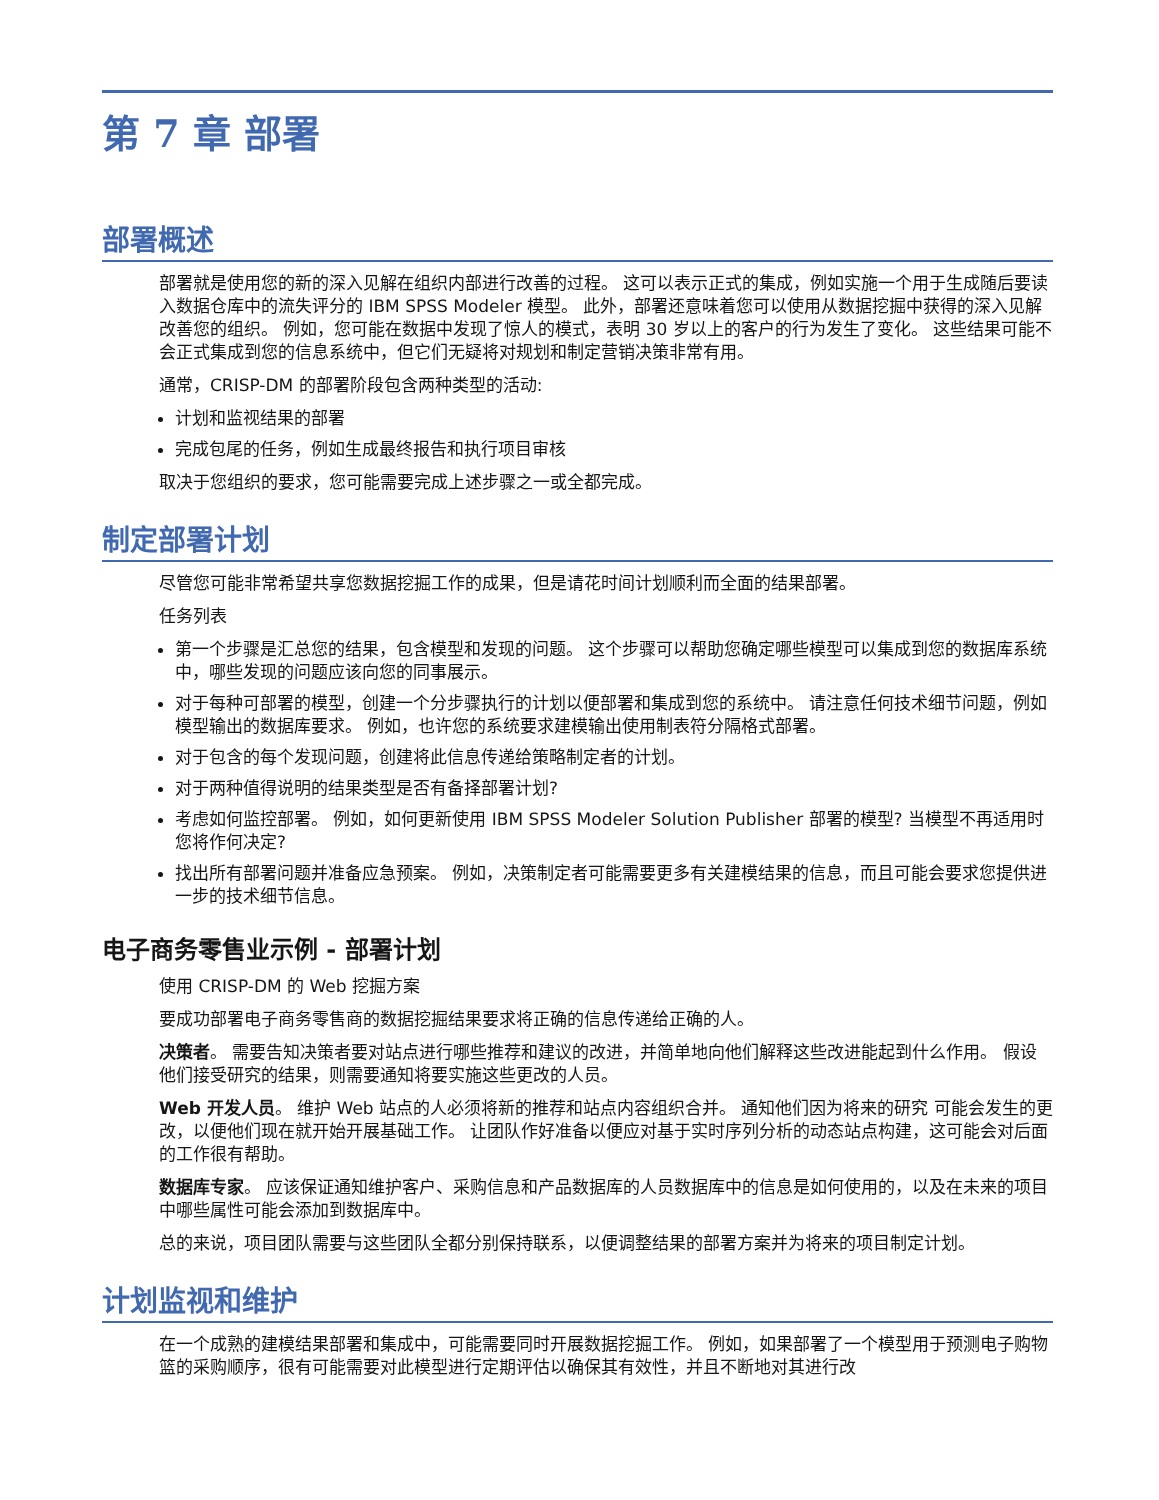第 7 章 部署
部署概述
部署就是使用您的新的深入见解在组织内部进行改善的过程。 这可以表示正式的集成，例如实施一个用于生成随后要读入数据仓库中的流失评分的 IBM SPSS Modeler 模型。 此外，部署还意味着您可以使用从数据挖掘中获得的深入见解改善您的组织。 例如，您可能在数据中发现了惊人的模式，表明 30 岁以上的客户的行为发生了变化。 这些结果可能不会正式集成到您的信息系统中，但它们无疑将对规划和制定营销决策非常有用。
通常，CRISP-DM 的部署阶段包含两种类型的活动:
计划和监视结果的部署
完成包尾的任务，例如生成最终报告和执行项目审核
取决于您组织的要求，您可能需要完成上述步骤之一或全都完成。
制定部署计划
尽管您可能非常希望共享您数据挖掘工作的成果，但是请花时间计划顺利而全面的结果部署。
任务列表
第一个步骤是汇总您的结果，包含模型和发现的问题。 这个步骤可以帮助您确定哪些模型可以集成到您的数据库系统中，哪些发现的问题应该向您的同事展示。
对于每种可部署的模型，创建一个分步骤执行的计划以便部署和集成到您的系统中。 请注意任何技术细节问题，例如模型输出的数据库要求。 例如，也许您的系统要求建模输出使用制表符分隔格式部署。
对于包含的每个发现问题，创建将此信息传递给策略制定者的计划。
对于两种值得说明的结果类型是否有备择部署计划?
考虑如何监控部署。 例如，如何更新使用 IBM SPSS Modeler Solution Publisher 部署的模型? 当模型不再适用时您将作何决定?
找出所有部署问题并准备应急预案。 例如，决策制定者可能需要更多有关建模结果的信息，而且可能会要求您提供进一步的技术细节信息。
电子商务零售业示例 - 部署计划
使用 CRISP-DM 的 Web 挖掘方案
要成功部署电子商务零售商的数据挖掘结果要求将正确的信息传递给正确的人。
决策者。 需要告知决策者要对站点进行哪些推荐和建议的改进，并简单地向他们解释这些改进能起到什么作用。 假设他们接受研究的结果，则需要通知将要实施这些更改的人员。
Web 开发人员。 维护 Web 站点的人必须将新的推荐和站点内容组织合并。 通知他们因为将来的研究 可能会发生的更改，以便他们现在就开始开展基础工作。 让团队作好准备以便应对基于实时序列分析的动态站点构建，这可能会对后面的工作很有帮助。
数据库专家。 应该保证通知维护客户、采购信息和产品数据库的人员数据库中的信息是如何使用的，以及在未来的项目中哪些属性可能会添加到数据库中。
总的来说，项目团队需要与这些团队全都分别保持联系，以便调整结果的部署方案并为将来的项目制定计划。
计划监视和维护
在一个成熟的建模结果部署和集成中，可能需要同时开展数据挖掘工作。 例如，如果部署了一个模型用于预测电子购物篮的采购顺序，很有可能需要对此模型进行定期评估以确保其有效性，并且不断地对其进行改